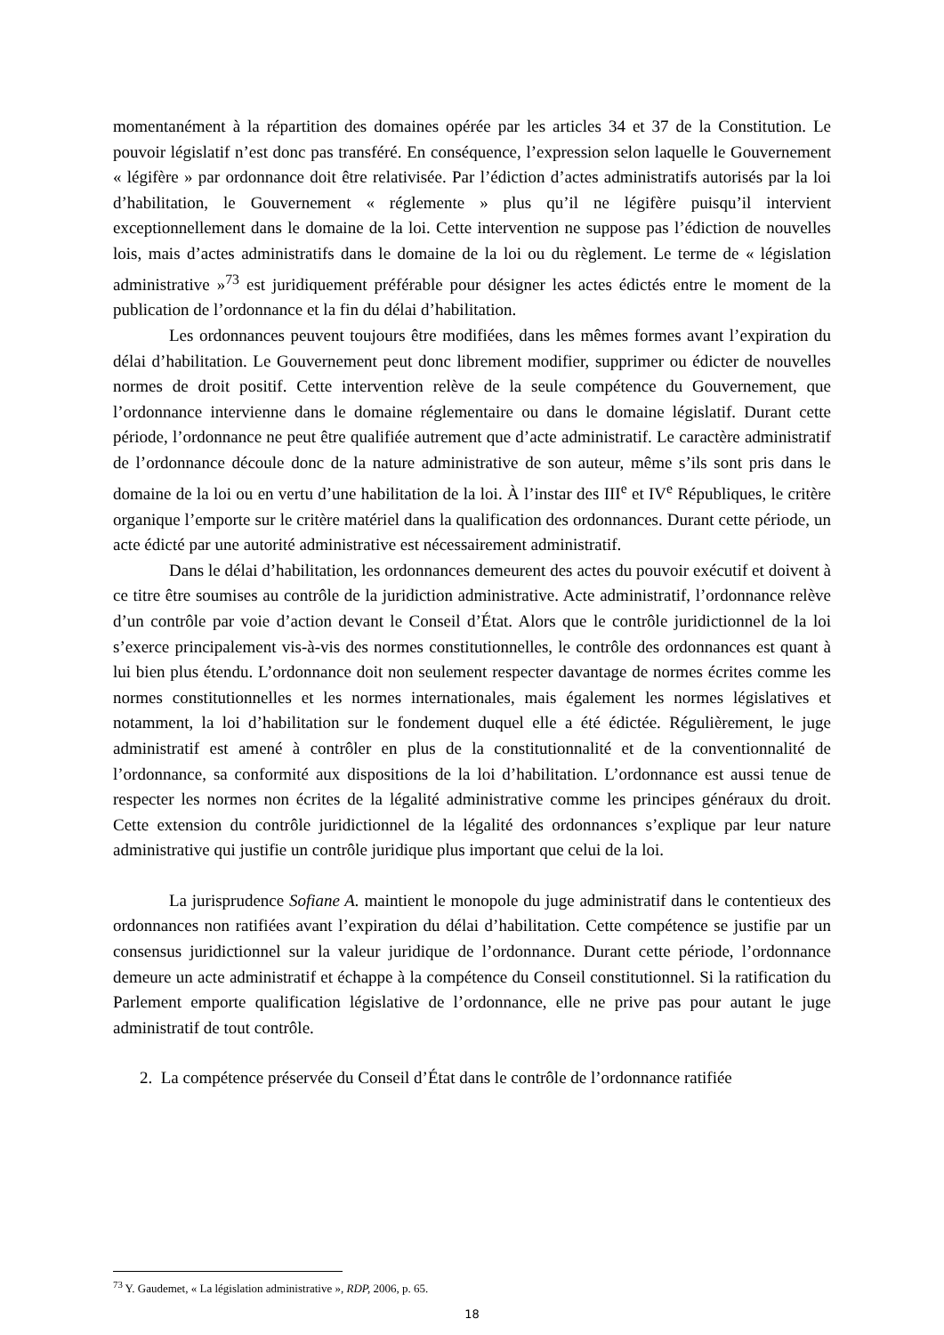momentanément à la répartition des domaines opérée par les articles 34 et 37 de la Constitution. Le pouvoir législatif n’est donc pas transféré. En conséquence, l’expression selon laquelle le Gouvernement « légifère » par ordonnance doit être relativisée. Par l’édiction d’actes administratifs autorisés par la loi d’habilitation, le Gouvernement « réglemente » plus qu’il ne légifère puisqu’il intervient exceptionnellement dans le domaine de la loi. Cette intervention ne suppose pas l’édiction de nouvelles lois, mais d’actes administratifs dans le domaine de la loi ou du règlement. Le terme de « législation administrative »<sup>73</sup> est juridiquement préférable pour désigner les actes édictés entre le moment de la publication de l’ordonnance et la fin du délai d’habilitation.
Les ordonnances peuvent toujours être modifiées, dans les mêmes formes avant l’expiration du délai d’habilitation. Le Gouvernement peut donc librement modifier, supprimer ou édicter de nouvelles normes de droit positif. Cette intervention relève de la seule compétence du Gouvernement, que l’ordonnance intervienne dans le domaine réglementaire ou dans le domaine législatif. Durant cette période, l’ordonnance ne peut être qualifiée autrement que d’acte administratif. Le caractère administratif de l’ordonnance découle donc de la nature administrative de son auteur, même s’ils sont pris dans le domaine de la loi ou en vertu d’une habilitation de la loi. À l’instar des III<sup>e</sup> et IV<sup>e</sup> Républiques, le critère organique l’emporte sur le critère matériel dans la qualification des ordonnances. Durant cette période, un acte édicté par une autorité administrative est nécessairement administratif.
Dans le délai d’habilitation, les ordonnances demeurent des actes du pouvoir exécutif et doivent à ce titre être soumises au contrôle de la juridiction administrative. Acte administratif, l’ordonnance relève d’un contrôle par voie d’action devant le Conseil d’État. Alors que le contrôle juridictionnel de la loi s’exerce principalement vis-à-vis des normes constitutionnelles, le contrôle des ordonnances est quant à lui bien plus étendu. L’ordonnance doit non seulement respecter davantage de normes écrites comme les normes constitutionnelles et les normes internationales, mais également les normes législatives et notamment, la loi d’habilitation sur le fondement duquel elle a été édictée. Régulièrement, le juge administratif est amené à contrôler en plus de la constitutionnalité et de la conventionnalité de l’ordonnance, sa conformité aux dispositions de la loi d’habilitation. L’ordonnance est aussi tenue de respecter les normes non écrites de la légalité administrative comme les principes généraux du droit. Cette extension du contrôle juridictionnel de la légalité des ordonnances s’explique par leur nature administrative qui justifie un contrôle juridique plus important que celui de la loi.
La jurisprudence Sofiane A. maintient le monopole du juge administratif dans le contentieux des ordonnances non ratifiées avant l’expiration du délai d’habilitation. Cette compétence se justifie par un consensus juridictionnel sur la valeur juridique de l’ordonnance. Durant cette période, l’ordonnance demeure un acte administratif et échappe à la compétence du Conseil constitutionnel. Si la ratification du Parlement emporte qualification législative de l’ordonnance, elle ne prive pas pour autant le juge administratif de tout contrôle.
2. La compétence préservée du Conseil d’État dans le contrôle de l’ordonnance ratifiée
<sup>73</sup> Y. Gaudemet, « La législation administrative », RDP, 2006, p. 65.
18